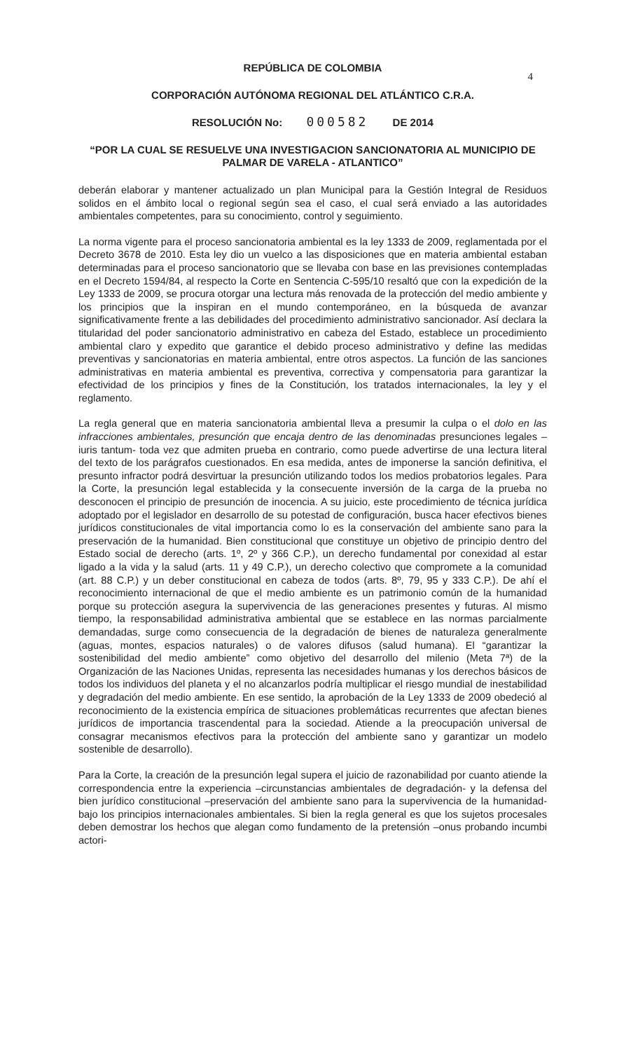4
REPÚBLICA DE COLOMBIA
CORPORACIÓN AUTÓNOMA REGIONAL DEL ATLÁNTICO C.R.A.
RESOLUCIÓN No: 000582 DE 2014
“POR LA CUAL SE RESUELVE UNA INVESTIGACION SANCIONATORIA AL MUNICIPIO DE PALMAR DE VARELA - ATLANTICO”
deberán elaborar y mantener actualizado un plan Municipal para la Gestión Integral de Residuos solidos en el ámbito local o regional según sea el caso, el cual será enviado a las autoridades ambientales competentes, para su conocimiento, control y seguimiento.
La norma vigente para el proceso sancionatoria ambiental es la ley 1333 de 2009, reglamentada por el Decreto 3678 de 2010. Esta ley dio un vuelco a las disposiciones que en materia ambiental estaban determinadas para el proceso sancionatorio que se llevaba con base en las previsiones contempladas en el Decreto 1594/84, al respecto la Corte en Sentencia C-595/10 resaltó que con la expedición de la Ley 1333 de 2009, se procura otorgar una lectura más renovada de la protección del medio ambiente y los principios que la inspiran en el mundo contemporáneo, en la búsqueda de avanzar significativamente frente a las debilidades del procedimiento administrativo sancionador. Así declara la titularidad del poder sancionatorio administrativo en cabeza del Estado, establece un procedimiento ambiental claro y expedito que garantice el debido proceso administrativo y define las medidas preventivas y sancionatorias en materia ambiental, entre otros aspectos. La función de las sanciones administrativas en materia ambiental es preventiva, correctiva y compensatoria para garantizar la efectividad de los principios y fines de la Constitución, los tratados internacionales, la ley y el reglamento.
La regla general que en materia sancionatoria ambiental lleva a presumir la culpa o el dolo en las infracciones ambientales, presunción que encaja dentro de las denominadas presunciones legales –iuris tantum- toda vez que admiten prueba en contrario, como puede advertirse de una lectura literal del texto de los parágrafos cuestionados. En esa medida, antes de imponerse la sanción definitiva, el presunto infractor podrá desvirtuar la presunción utilizando todos los medios probatorios legales. Para la Corte, la presunción legal establecida y la consecuente inversión de la carga de la prueba no desconocen el principio de presunción de inocencia. A su juicio, este procedimiento de técnica jurídica adoptado por el legislador en desarrollo de su potestad de configuración, busca hacer efectivos bienes jurídicos constitucionales de vital importancia como lo es la conservación del ambiente sano para la preservación de la humanidad. Bien constitucional que constituye un objetivo de principio dentro del Estado social de derecho (arts. 1º, 2º y 366 C.P.), un derecho fundamental por conexidad al estar ligado a la vida y la salud (arts. 11 y 49 C.P.), un derecho colectivo que compromete a la comunidad (art. 88 C.P.) y un deber constitucional en cabeza de todos (arts. 8º, 79, 95 y 333 C.P.). De ahí el reconocimiento internacional de que el medio ambiente es un patrimonio común de la humanidad porque su protección asegura la supervivencia de las generaciones presentes y futuras. Al mismo tiempo, la responsabilidad administrativa ambiental que se establece en las normas parcialmente demandadas, surge como consecuencia de la degradación de bienes de naturaleza generalmente (aguas, montes, espacios naturales) o de valores difusos (salud humana). El “garantizar la sostenibilidad del medio ambiente” como objetivo del desarrollo del milenio (Meta 7ª) de la Organización de las Naciones Unidas, representa las necesidades humanas y los derechos básicos de todos los individuos del planeta y el no alcanzarlos podría multiplicar el riesgo mundial de inestabilidad y degradación del medio ambiente. En ese sentido, la aprobación de la Ley 1333 de 2009 obedeció al reconocimiento de la existencia empírica de situaciones problemáticas recurrentes que afectan bienes jurídicos de importancia trascendental para la sociedad. Atiende a la preocupación universal de consagrar mecanismos efectivos para la protección del ambiente sano y garantizar un modelo sostenible de desarrollo).
Para la Corte, la creación de la presunción legal supera el juicio de razonabilidad por cuanto atiende la correspondencia entre la experiencia –circunstancias ambientales de degradación- y la defensa del bien jurídico constitucional –preservación del ambiente sano para la supervivencia de la humanidad- bajo los principios internacionales ambientales. Si bien la regla general es que los sujetos procesales deben demostrar los hechos que alegan como fundamento de la pretensión –onus probando incumbi actori-